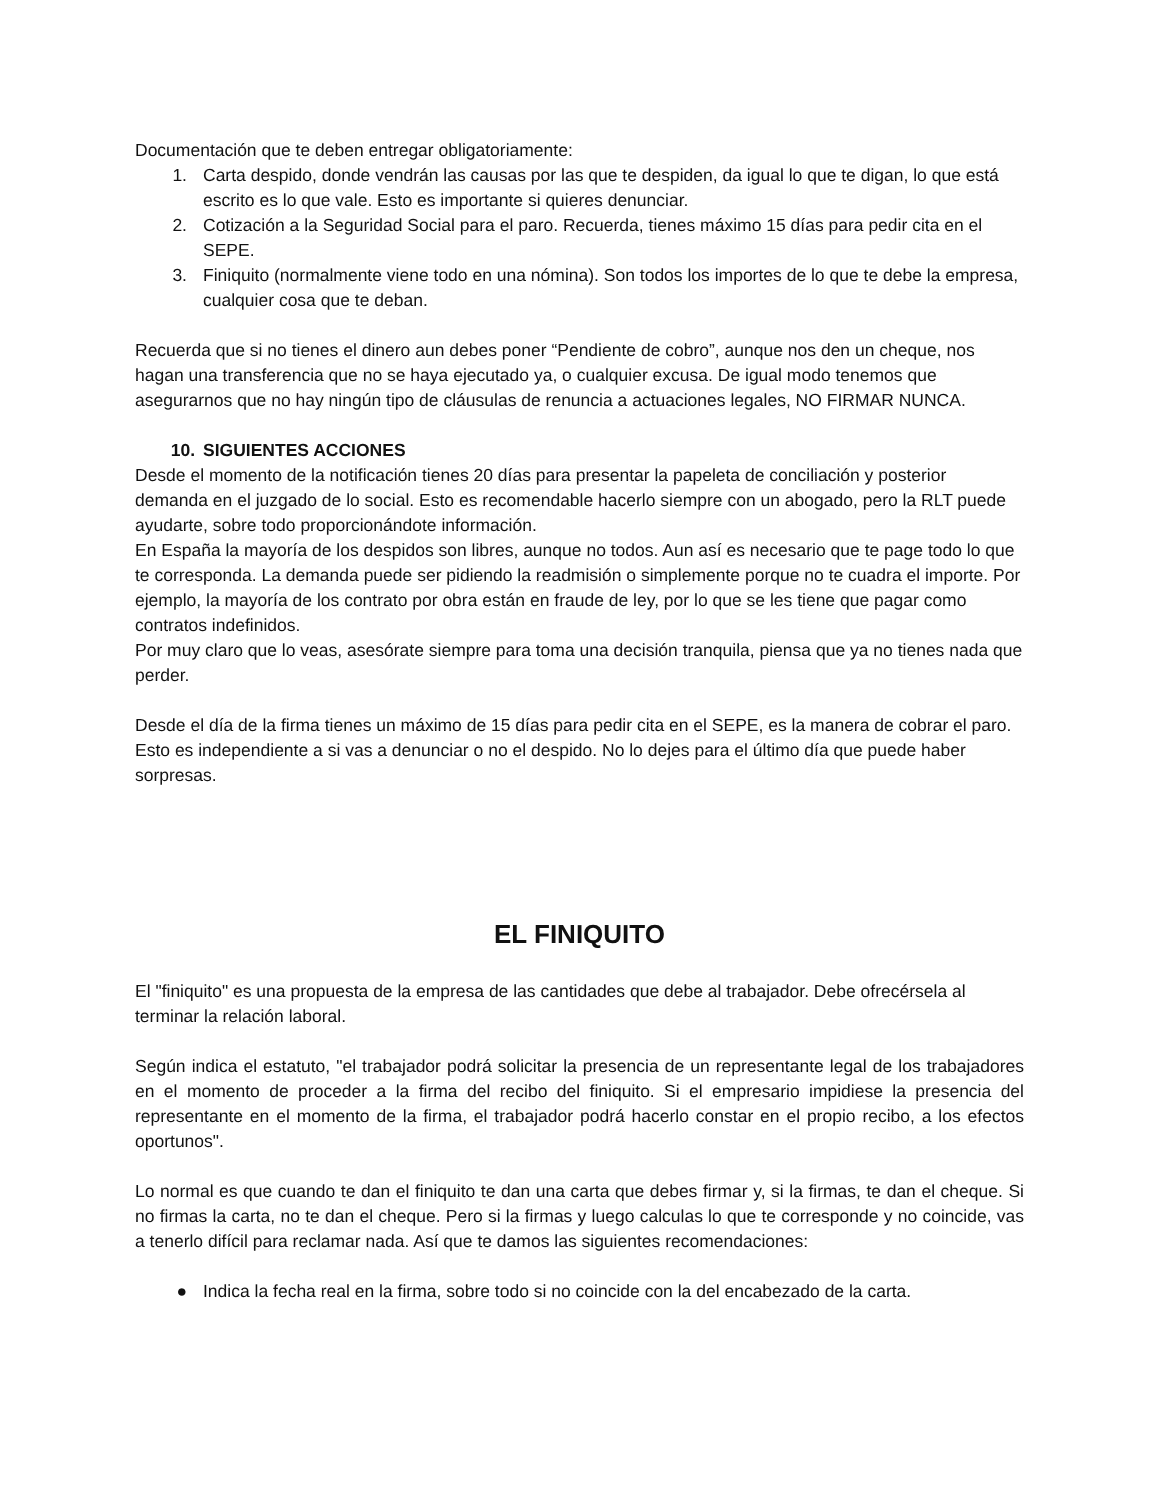Documentación que te deben entregar obligatoriamente:
1. Carta despido, donde vendrán las causas por las que te despiden, da igual lo que te digan, lo que está escrito es lo que vale. Esto es importante si quieres denunciar.
2. Cotización a la Seguridad Social para el paro. Recuerda, tienes máximo 15 días para pedir cita en el SEPE.
3. Finiquito (normalmente viene todo en una nómina). Son todos los importes de lo que te debe la empresa, cualquier cosa que te deban.
Recuerda que si no tienes el dinero aun debes poner “Pendiente de cobro”, aunque nos den un cheque, nos hagan una transferencia que no se haya ejecutado ya, o cualquier excusa. De igual modo tenemos que asegurarnos que no hay ningún tipo de cláusulas de renuncia a actuaciones legales, NO FIRMAR NUNCA.
10. SIGUIENTES ACCIONES
Desde el momento de la notificación tienes 20 días para presentar la papeleta de conciliación y posterior demanda en el juzgado de lo social. Esto es recomendable hacerlo siempre con un abogado, pero la RLT puede ayudarte, sobre todo proporcionándote información.
En España la mayoría de los despidos son libres, aunque no todos. Aun así es necesario que te page todo lo que te corresponda. La demanda puede ser pidiendo la readmisión o simplemente porque no te cuadra el importe. Por ejemplo, la mayoría de los contrato por obra están en fraude de ley, por lo que se les tiene que pagar como contratos indefinidos.
Por muy claro que lo veas, asesórate siempre para toma una decisión tranquila, piensa que ya no tienes nada que perder.
Desde el día de la firma tienes un máximo de 15 días para pedir cita en el SEPE, es la manera de cobrar el paro. Esto es independiente a si vas a denunciar o no el despido. No lo dejes para el último día que puede haber sorpresas.
EL FINIQUITO
El "finiquito" es una propuesta de la empresa de las cantidades que debe al trabajador. Debe ofrecérsela al terminar la relación laboral.
Según indica el estatuto, "el trabajador podrá solicitar la presencia de un representante legal de los trabajadores en el momento de proceder a la firma del recibo del finiquito. Si el empresario impidiese la presencia del representante en el momento de la firma, el trabajador podrá hacerlo constar en el propio recibo, a los efectos oportunos".
Lo normal es que cuando te dan el finiquito te dan una carta que debes firmar y, si la firmas, te dan el cheque. Si no firmas la carta, no te dan el cheque. Pero si la firmas y luego calculas lo que te corresponde y no coincide, vas a tenerlo difícil para reclamar nada. Así que te damos las siguientes recomendaciones:
● Indica la fecha real en la firma, sobre todo si no coincide con la del encabezado de la carta.